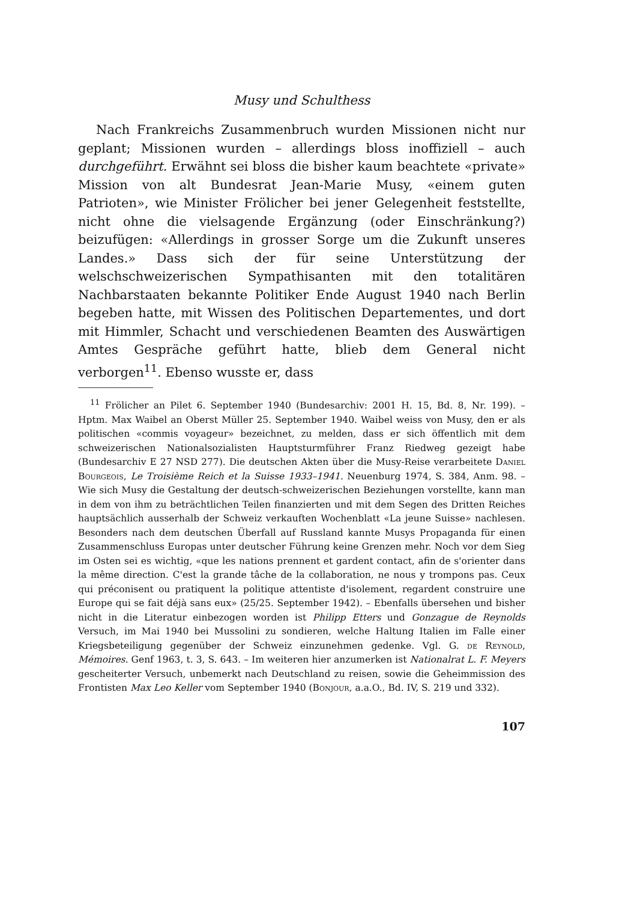Musy und Schulthess
Nach Frankreichs Zusammenbruch wurden Missionen nicht nur geplant; Missionen wurden – allerdings bloss inoffiziell – auch durchgeführt. Erwähnt sei bloss die bisher kaum beachtete «private» Mission von alt Bundesrat Jean-Marie Musy, «einem guten Patrioten», wie Minister Frölicher bei jener Gelegenheit feststellte, nicht ohne die vielsagende Ergänzung (oder Einschränkung?) beizufügen: «Allerdings in grosser Sorge um die Zukunft unseres Landes.» Dass sich der für seine Unterstützung der welschschweizerischen Sympathisanten mit den totalitären Nachbarstaaten bekannte Politiker Ende August 1940 nach Berlin begeben hatte, mit Wissen des Politischen Departementes, und dort mit Himmler, Schacht und verschiedenen Beamten des Auswärtigen Amtes Gespräche geführt hatte, blieb dem General nicht verborgen<sup>11</sup>. Ebenso wusste er, dass
<sup>11</sup> Frölicher an Pilet 6. September 1940 (Bundesarchiv: 2001 H. 15, Bd. 8, Nr. 199). – Hptm. Max Waibel an Oberst Müller 25. September 1940. Waibel weiss von Musy, den er als politischen «commis voyageur» bezeichnet, zu melden, dass er sich öffentlich mit dem schweizerischen Nationalsozialisten Hauptsturmführer Franz Riedweg gezeigt habe (Bundesarchiv E 27 NSD 277). Die deutschen Akten über die Musy-Reise verarbeitete Daniel Bourgeois, Le Troisième Reich et la Suisse 1933–1941. Neuenburg 1974, S. 384, Anm. 98. – Wie sich Musy die Gestaltung der deutsch-schweizerischen Beziehungen vorstellte, kann man in dem von ihm zu beträchtlichen Teilen finanzierten und mit dem Segen des Dritten Reiches hauptsächlich ausserhalb der Schweiz verkauften Wochenblatt «La jeune Suisse» nachlesen. Besonders nach dem deutschen Überfall auf Russland kannte Musys Propaganda für einen Zusammenschluss Europas unter deutscher Führung keine Grenzen mehr. Noch vor dem Sieg im Osten sei es wichtig, «que les nations prennent et gardent contact, afin de s'orienter dans la même direction. C'est la grande tâche de la collaboration, ne nous y trompons pas. Ceux qui préconisent ou pratiquent la politique attentiste d'isolement, regardent construire une Europe qui se fait déjà sans eux» (25/25. September 1942). – Ebenfalls übersehen und bisher nicht in die Literatur einbezogen worden ist Philipp Etters und Gonzague de Reynolds Versuch, im Mai 1940 bei Mussolini zu sondieren, welche Haltung Italien im Falle einer Kriegsbeteiligung gegenüber der Schweiz einzunehmen gedenke. Vgl. G. de Reynold, Mémoires. Genf 1963, t. 3, S. 643. – Im weiteren hier anzumerken ist Nationalrat L. F. Meyers gescheiterter Versuch, unbemerkt nach Deutschland zu reisen, sowie die Geheimmission des Frontisten Max Leo Keller vom September 1940 (Bonjour, a.a.O., Bd. IV, S. 219 und 332).
107